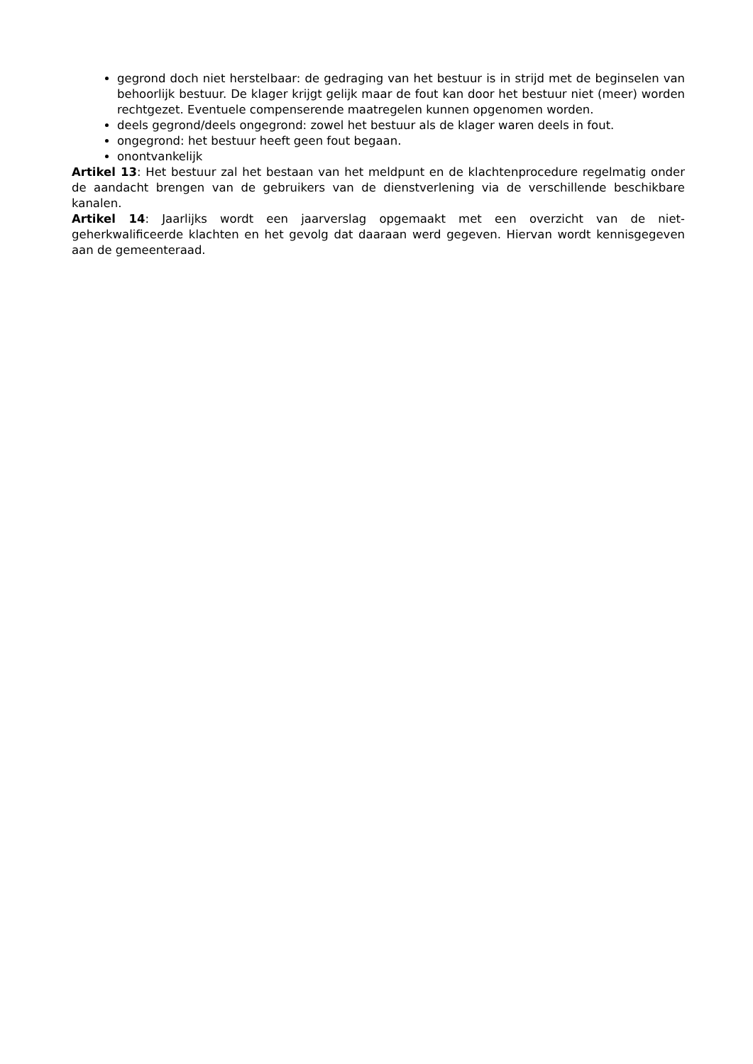gegrond doch niet herstelbaar: de gedraging van het bestuur is in strijd met de beginselen van behoorlijk bestuur. De klager krijgt gelijk maar de fout kan door het bestuur niet (meer) worden rechtgezet. Eventuele compenserende maatregelen kunnen opgenomen worden.
deels gegrond/deels ongegrond: zowel het bestuur als de klager waren deels in fout.
ongegrond: het bestuur heeft geen fout begaan.
onontvankelijk
Artikel 13: Het bestuur zal het bestaan van het meldpunt en de klachtenprocedure regelmatig onder de aandacht brengen van de gebruikers van de dienstverlening via de verschillende beschikbare kanalen.
Artikel 14: Jaarlijks wordt een jaarverslag opgemaakt met een overzicht van de niet-geherkwalificeerde klachten en het gevolg dat daaraan werd gegeven. Hiervan wordt kennisgegeven aan de gemeenteraad.